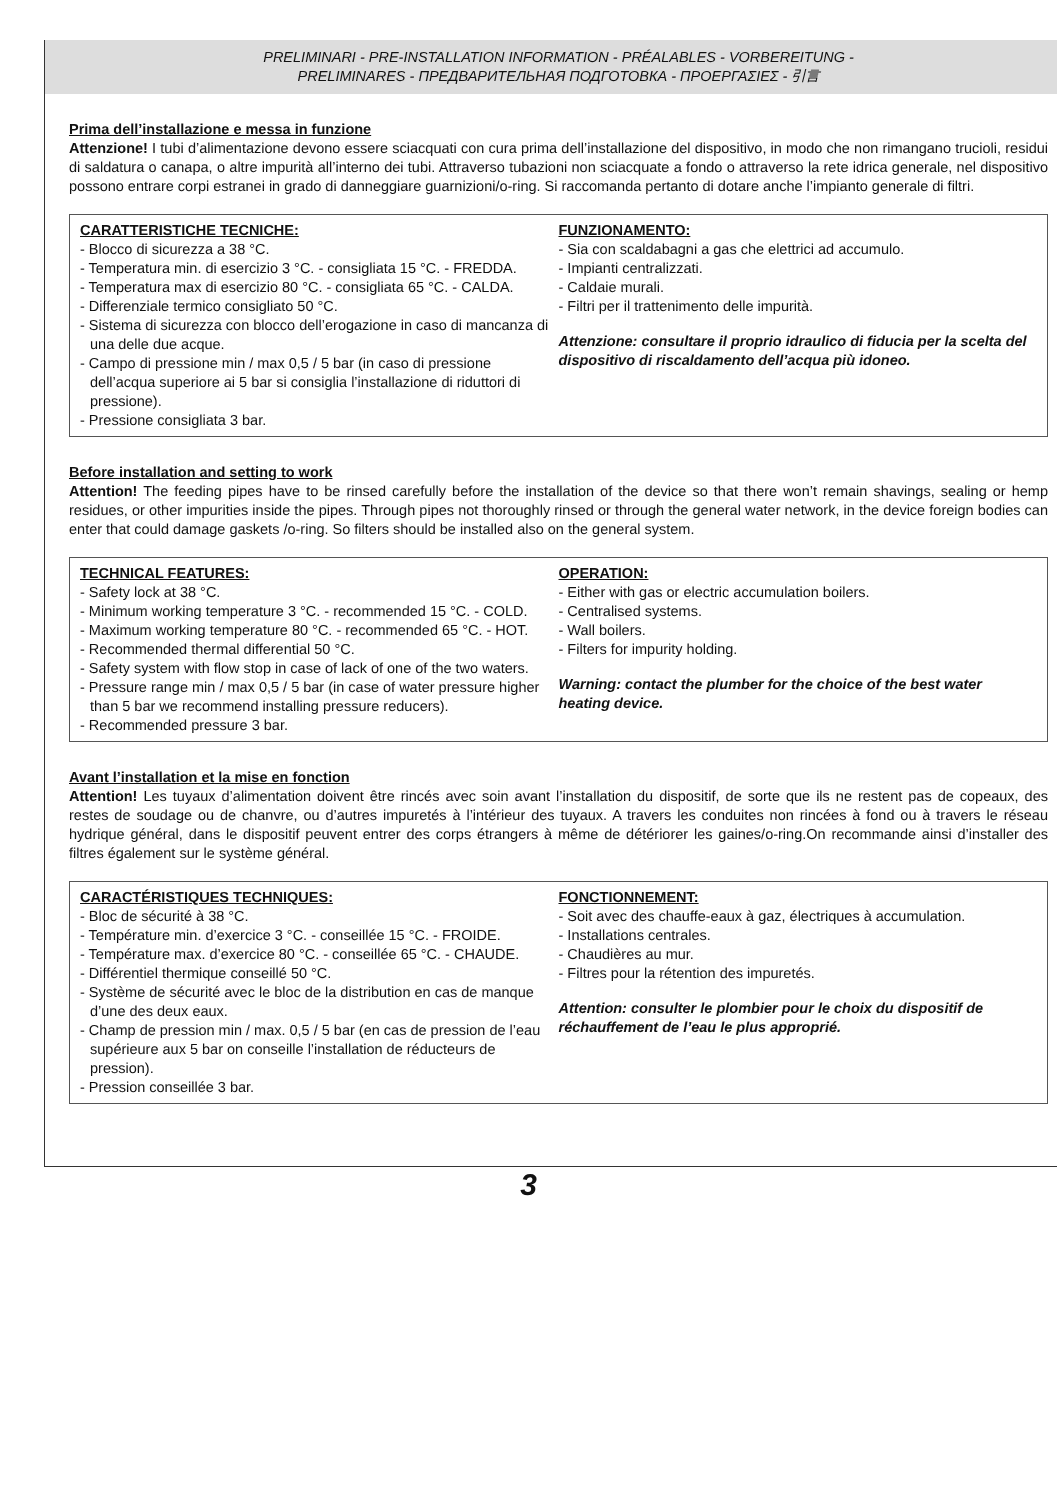PRELIMINARI - PRE-INSTALLATION INFORMATION - PRÉALABLES - VORBEREITUNG -
PRELIMINARES - ПРЕДВАРИТЕЛЬНАЯ ПОДГОТОВКА - ΠΡΟΕΡΓΑΣΙΕΣ - 引言
Prima dell’installazione e messa in funzione
Attenzione! I tubi d’alimentazione devono essere sciacquati con cura prima dell’installazione del dispositivo, in modo che non rimangano trucioli, residui di saldatura o canapa, o altre impurità all’interno dei tubi. Attraverso tubazioni non sciacquate a fondo o attraverso la rete idrica generale, nel dispositivo possono entrare corpi estranei in grado di danneggiare guarnizioni/o-ring. Si raccomanda pertanto di dotare anche l’impianto generale di filtri.
CARATTERISTICHE TECNICHE:
- Blocco di sicurezza a 38 °C.
- Temperatura min. di esercizio 3 °C. - consigliata 15 °C. - FREDDA.
- Temperatura max di esercizio 80 °C. - consigliata 65 °C. - CALDA.
- Differenziale termico consigliato 50 °C.
- Sistema di sicurezza con blocco dell’erogazione in caso di mancanza di una delle due acque.
- Campo di pressione min / max 0,5 / 5 bar (in caso di pressione dell’acqua superiore ai 5 bar si consiglia l’installazione di riduttori di pressione).
- Pressione consigliata 3 bar.
FUNZIONAMENTO:
- Sia con scaldabagni a gas che elettrici ad accumulo.
- Impianti centralizzati.
- Caldaie murali.
- Filtri per il trattenimento delle impurità.
Attenzione: consultare il proprio idraulico di fiducia per la scelta del dispositivo di riscaldamento dell’acqua più idoneo.
Before installation and setting to work
Attention! The feeding pipes have to be rinsed carefully before the installation of the device so that there won’t remain shavings, sealing or hemp residues, or other impurities inside the pipes. Through pipes not thoroughly rinsed or through the general water network, in the device foreign bodies can enter that could damage gaskets /o-ring. So filters should be installed also on the general system.
TECHNICAL FEATURES:
- Safety lock at 38 °C.
- Minimum working temperature 3 °C. - recommended 15 °C. - COLD.
- Maximum working temperature 80 °C. - recommended 65 °C. - HOT.
- Recommended thermal differential 50 °C.
- Safety system with flow stop in case of lack of one of the two waters.
- Pressure range min / max 0,5 / 5 bar (in case of water pressure higher than 5 bar we recommend installing pressure reducers).
- Recommended pressure 3 bar.
OPERATION:
- Either with gas or electric accumulation boilers.
- Centralised systems.
- Wall boilers.
- Filters for impurity holding.
Warning: contact the plumber for the choice of the best water heating device.
Avant l’installation et la mise en fonction
Attention! Les tuyaux d’alimentation doivent être rincés avec soin avant l’installation du dispositif, de sorte que ils ne restent pas de copeaux, des restes de soudage ou de chanvre, ou d’autres impuretés à l’intérieur des tuyaux. A travers les conduites non rincées à fond ou à travers le réseau hydrique général, dans le dispositif peuvent entrer des corps étrangers à même de détériorer les gaines/o-ring.On recommande ainsi d’installer des filtres également sur le système général.
CARACTÉRISTIQUES TECHNIQUES:
- Bloc de sécurité à 38 °C.
- Température min. d’exercice 3 °C. - conseillée 15 °C. - FROIDE.
- Température max. d’exercice 80 °C. - conseillée 65 °C. - CHAUDE.
- Différentiel thermique conseillé 50 °C.
- Système de sécurité avec le bloc de la distribution en cas de manque d’une des deux eaux.
- Champ de pression min / max. 0,5 / 5 bar (en cas de pression de l’eau supérieure aux 5 bar on conseille l’installation de réducteurs de pression).
- Pression conseillée 3 bar.
FONCTIONNEMENT:
- Soit avec des chauffe-eaux à gaz, électriques à accumulation.
- Installations centrales.
- Chaudières au mur.
- Filtres pour la rétention des impuretés.
Attention: consulter le plombier pour le choix du dispositif de réchauffement de l’eau le plus approprié.
3